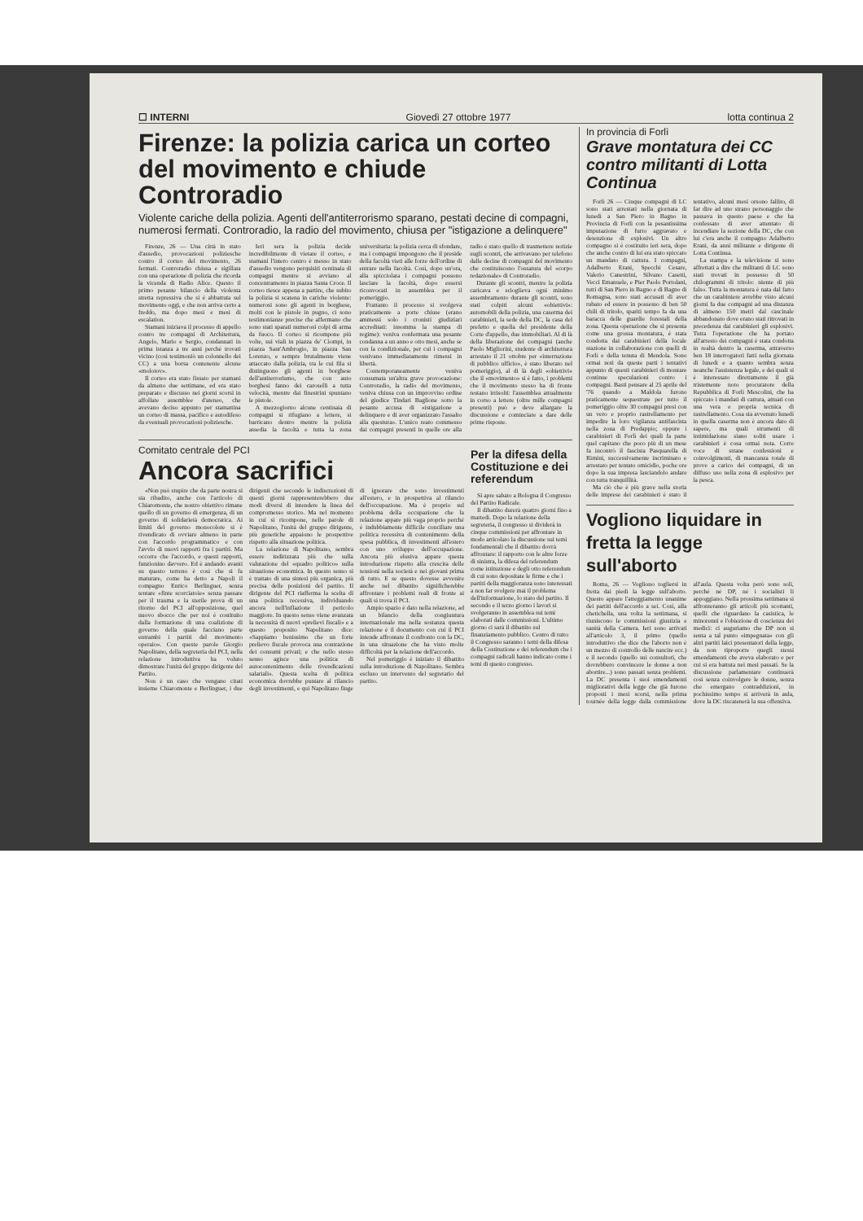☐ INTERNI Giovedì 27 ottobre 1977 lotta continua 2
Firenze: la polizia carica un corteo del movimento e chiude Controradio
Violente cariche della polizia. Agenti dell'antiterrorismo sparano, pestati decine di compagni, numerosi fermati. Controradio, la radio del movimento, chiusa per "istigazione a delinquere"
Firenze, 26 — Una città in stato d'assedio, provocazioni poliziesche contro il corteo del movimento, 26 fermati. Controradio chiusa e sigillata con una operazione di polizia che ricorda la vicenda di Radio Alice. Questo il primo pesante bilancio della violenta stretta repressiva che si è abbattuta sul movimento oggi, e che non arriva certo a freddo, ma dopo mesi e mesi di escalation.
Stamani iniziava il processo di appello contro tre compagni di Architettura, Angelo, Mario e Sergio, condannati in prima istanza a tre anni perché trovati vicino (così testimoniò un colonnello dei CC) a una borsa contenente alcune «molotov».
Il corteo era stato fissato per stamani da almeno due settimane, ed era stato preparato e discusso nei giorni scorsi in affollate assemblee d'ateneo, che avevano deciso appunto per stamattina un corteo di massa, pacifico e autodifeso da eventuali provocazioni poliziesche.
Ieri sera la polizia decide incredibilmente di vietare il corteo, e stamani l'intero centro è messo in stato d'assedio vengono perquisiti centinaia di compagni mentre si avviano al concentramento in piazza Santa Croce. Il corteo riesce appena a partire, che subito la polizia si scatena in cariche violente: numerosi sono gli agenti in borghese, molti con le pistole in pugno, ci sono testimonianze precise che affermano che sono stati sparati numerosi colpi di arma da fuoco. Il corteo si ricompone più volte, sui viali in piazza de' Ciompi, in piazza Sant'Ambrogio, in piazza San Lorenzo, e sempre brutalmente viene attaccato dalla polizia, tra le cui fila si distinguono gli agenti in borghese dell'antiterrorismo, che con auto borghesi fanno dei caroselli a tutta velocità, mentre dai finestrini spuntano le pistole.
A mezzogiorno alcune centinaia di compagni si rifugiano a lettere, si barricano dentro mentre la polizia assedia la facoltà e tutta la zona universitaria: la polizia cerca di sfondare, ma i compagni impongono che il preside della facoltà vieti alle forze dell'ordine di entrare nella facoltà. Così, dopo un'ora, alla spicciolata i compagni possono lasciare la facoltà, dopo essersi riconvocati in assemblea per il pomeriggio.
Frattanto il processo si svolgeva praticamente a porte chiuse (erano ammessi solo i cronisti giudiziari accreditati: insomma la stampa di regime): veniva confermata una pesante condanna a un anno e otto mesi, anche se con la condizionale, per cui i compagni venivano immediatamente rimessi in libertà.
Contemporaneamente veniva consumata un'altra grave provocazione: Controradio, la radio del movimento, veniva chiusa con un improvviso ordine del giudice Tindari Baglione sotto la pesante accusa di «istigazione a delinquere e di aver organizzato l'assalto alla questura». L'unico reato commesso dai compagni presenti in quelle ore alla radio è stato quello di trasmettere notizie sugli scontri, che arrivavano per telefono dalle decine di compagni del movimento che costituiscono l'ossatura del «corpo redazionale» di Controradio.
Durante gli scontri, mentre la polizia caricava e scioglieva ogni minimo assembramento durante gli scontri, sono stati colpiti alcuni «obiettivi»: automobili della polizia, una caserma dei carabinieri, la sede della DC, la casa del prefetto e quella del presidente della Corte d'appello, due immobiliari. Al di là della liberazione dei compagni (anche Paolo Migliorini, studente di architettura arrestato il 21 ottobre per «interruzione di pubblico ufficio», è stato liberato nel pomeriggio), al di là degli «obiettivi» che il «movimento» si è fatto, i problemi che il movimento stesso ha di fronte restano irrisolti: l'assemblea attualmente in corso a lettere (oltre mille compagni presenti) può e deve allargare la discussione e cominciare a dare delle prime risposte.
Comitato centrale del PCI
Ancora sacrifici
«Non può stupire che da parte nostra si sia ribadito, anche con l'articolo di Chiaromonte, che nostro obiettivo rimane quello di un governo di emergenza, di un governo di solidarietà democratica. Ai limiti del governo monocolore si è rivendicato di ovviare almeno in parte con l'accordo programmatico e con l'avvio di nuovi rapporti fra i partiti. Ma occorre che l'accordo, e questi rapporti, funzionino davvero. Ed è andando avanti su questo terreno è così che si fa maturare, come ha detto a Napoli il compagno Enrico Berlinguer, senza tentare «finte scorciatoie» senza passare per il trauma e la sterile prova di un ritorno del PCI all'opposizione, quel nuovo sbocco che per noi è costituito dalla formazione di una coalizione di governo della quale facciano parte entrambi i partiti del movimento operaio». Con queste parole Giorgio Napolitano, della segreteria del PCI, nella relazione introduttiva ha voluto dimostrare l'unità del gruppo dirigente del Partito.
Non è un caso che vengano citati insieme Chiaromonte e Berlinguer, i due dirigenti che secondo le indiscrezioni di questi giorni rappresenterebbero due modi diversi di intendere la linea del compromesso storico. Ma nel momento in cui si ricompone, nelle parole di Napolitano, l'unità del gruppo dirigente, più generiche appaiono le prospettive rispetto alla situazione politica.
La relazione di Napolitano, sembra essere indirizzata più che sulla valutazione del «quadro politico» sulla situazione economica. In questo senso si è trattato di una sintesi più organica, più precisa delle posizioni del partito. Il dirigente del PCI riafferma la scelta di una politica recessiva, individuando ancora nell'inflazione il pericolo maggiore. In questo senso viene avanzata la necessità di nuovi «prelievi fiscali» e a questo proposito Napolitano dice: «Sappiamo benissimo che un forte prelievo fiscale provoca una contrazione dei consumi privati; e che nello stesso senso agisce una politica di autocontenimento delle rivendicazioni salariali». Questa scelta di politica economica dovrebbe puntare al rilancio degli investimenti, e qui Napolitano finge di ignorare che sono investimenti all'estero, e in prospettiva al rilancio dell'occupazione. Ma è proprio sul problema della occupazione che la relazione appare più vaga proprio perché è indubbiamente difficile conciliare una politica recessiva di contenimento della spesa pubblica, di investimenti all'estero con uno sviluppo dell'occupazione. Ancora più elusiva appare questa introduzione rispetto alla crescita delle tensioni nella società e nei giovani prima di tutto. E se questo dovesse avvenire anche nel dibattito significherebbe affrontare i problemi reali di fronte ai quali si trova il PCI.
Ampio spazio è dato nella relazione, ad un bilancio della congiuntura internazionale ma nella sostanza questa relazione è il documento con cui il PCI intende affrontare il confronto con la DC, in una situazione che ha visto molte difficoltà per la relazione dell'accordo.
Nel pomeriggio è iniziato il dibattito sulla introduzione di Napolitano. Sembra escluso un intervento del segretario del partito.
Per la difesa della Costituzione e dei referendum
Si apre sabato a Bologna il Congresso del Partito Radicale.
Il dibattito durerà quattro giorni fino a martedì. Dopo la relazione della segreteria, il congresso si dividerà in cinque commissioni per affrontare in modo articolato la discussione sui temi fondamentali che il dibattito dovrà affrontare: il rapporto con le altre forze di sinistra, la difesa del referendum come istituzione e degli otto referendum di cui sono depositate le firme e che i partiti della maggioranza sono interessati a non far svolgere mai il problema dell'informazione, lo stato del partito. Il secondo e il terzo giorno i lavori si svolgeranno in assemblea sui temi elaborati dalle commissioni. L'ultimo giorno ci sarà il dibattito sul finanziamento pubblico. Centro di tutto il Congresso saranno i temi della difesa della Costituzione e dei referendum che i compagni radicali hanno indicato come i temi di questo congresso.
In provincia di Forlì
Grave montatura dei CC contro militanti di Lotta Continua
Forlì 26 — Cinque compagni di LC sono stati arrestati nella giornata di lunedì a San Piero in Bagno in Provincia di Forlì con la pesantissima imputazione di furto aggravato e detenzione di esplosivi. Un altro compagno si è costituito ieri sera, dopo che anche contro di lui era stato spiccato un mandato di cattura. I compagni, Adalberto Erani, Specchi Cesare, Valerio Canestrini, Silvano Casetti, Vecci Emanuele, e Pier Paolo Portolani, tutti di San Piero in Bagno e di Bagno di Romagna, sono stati accusati di aver rubato ed essere in possesso di ben 50 chili di tritolo, spariti tempo fa da una baracca delle guardie forestali della zona. Questa operazione che si presenta come una grossa montatura, è stata condotta dai carabinieri della locale stazione in collaborazione con quelli di Forlì e della tenuta di Mendola. Sono ormai noti da queste parti i tentativi appunto di questi carabinieri di montare continue speculazioni contro i compagni. Basti pensare al 25 aprile del '76 quando a Maldola furono praticamente sequestrate per tutto il pomeriggio oltre 30 compagni presi con un vero e proprio rastrellamento per impedire la loro vigilanza antifascista nella zona di Predappio; oppure i carabinieri di Forlì dei quali fa parte quel capitano che poco più di un mese fa incontrò il fascista Pasquarella di Rimini, successivamente incriminato e arrestato per tentato omicidio, poche ore dopo la sua impresa lasciandolo andare con tutta tranquillità.
Ma ciò che è più grave nella storia delle imprese dei carabinieri è stato il tentativo, alcuni mesi orsono fallito, di far dire ad uno strano personaggio che passava in questo paese e che ha confessato di aver attentato di incendiare la sezione della DC, che con lui c'era anche il compagno Adalberto Erani, da anni militante e dirigente di Lotta Continua.
La stampa e la televisione si sono affrettati a dire che militanti di LC sono stati trovati in possesso di 50 chilogrammi di tritolo: niente di più falso. Tutta la montatura è nata dal fatto che un carabiniere avrebbe visto alcuni giorni fa due compagni ad una distanza di almeno 150 metri dal cascinale abbandonato dove erano stati ritrovati in precedenza dai carabinieri gli esplosivi. Tutta l'operazione che ha portato all'arresto dei compagni è stata condotta in realtà dentro la caserma, attraverso ben 18 interrogatori fatti nella giornata di lunedì e a quanto sembra senza neanche l'assistenza legale, e dei quali si è interessato direttamente il già tristemente noto procuratore della Repubblica di Forlì Mescolini, che ha spiccato i mandati di cattura, attuati con una vera e propria tecnica di rastrellamento. Cosa sia avvenuto lunedì in quella caserma non è ancora dato di sapere, ma quali strumenti di intimidazione siano soliti usare i carabinieri è cosa ormai nota. Corre voce di strane confessioni e coinvolgimenti, di mancanza totale di prove a carico dei compagni, di un diffuso uso nella zona di esplosivo per la pesca.
Vogliono liquidare in fretta la legge sull'aborto
Roma, 26 — Vogliono togliersi in fretta dai piedi la legge sull'aborto. Questo appare l'atteggiamento unanime dei partiti dell'accordo a sei. Così, alla chetichella, una volta la settimana, si riuniscono le commissioni giustizia e sanità della Camera. Ieri sono arrivati all'articolo 3, il primo (quello introduttivo che dice che l'aborto non è un mezzo di controllo delle nascite ecc.) e il secondo (quello sui consultori, che dovrebbero convincere le donne a non abortire...) sono passati senza problemi. La DC presenta i suoi emendamenti migliorativi della legge che già furono proposti i mesi scorsi, nella prima tournée della legge dalla commissione all'aula. Questa volta però sono soli, perché né DP, né i socialisti li appoggiano. Nella prossima settimana si affronteranno gli articoli più scottanti, quelli che riguardano la casistica, le minorenni e l'obiezione di coscienza dei medici: ci auguriamo che DP non si senta a tal punto «impegnata» con gli altri partiti laici presentatori della legge, da non riproporre quegli stessi emendamenti che aveva elaborato e per cui si era battuta nei mesi passati. Se la discussione parlamentare continuerà così senza coinvolgere le donne, senza che emergano contraddizioni, in pochissimo tempo si arriverà in aula, dove la DC riscatenerà la sua offensiva.